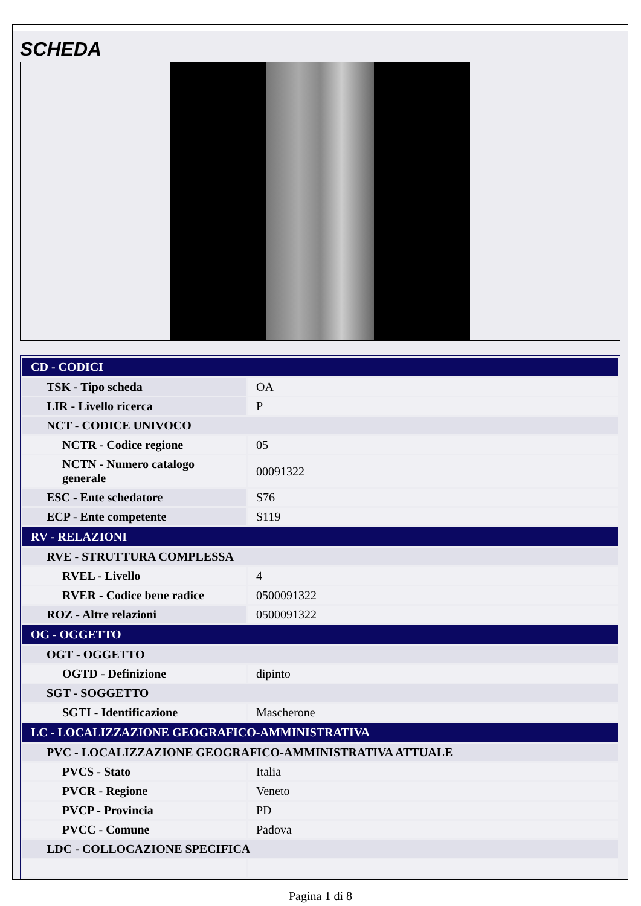SCHEDA
| CD - CODICI | |
| TSK - Tipo scheda | OA |
| LIR - Livello ricerca | P |
| NCT - CODICE UNIVOCO | |
| NCTR - Codice regione | 05 |
| NCTN - Numero catalogo generale | 00091322 |
| ESC - Ente schedatore | S76 |
| ECP - Ente competente | S119 |
| RV - RELAZIONI | |
| RVE - STRUTTURA COMPLESSA | |
| RVEL - Livello | 4 |
| RVER - Codice bene radice | 0500091322 |
| ROZ - Altre relazioni | 0500091322 |
| OG - OGGETTO | |
| OGT - OGGETTO | |
| OGTD - Definizione | dipinto |
| SGT - SOGGETTO | |
| SGTI - Identificazione | Mascherone |
| LC - LOCALIZZAZIONE GEOGRAFICO-AMMINISTRATIVA | |
| PVC - LOCALIZZAZIONE GEOGRAFICO-AMMINISTRATIVA ATTUALE | |
| PVCS - Stato | Italia |
| PVCR - Regione | Veneto |
| PVCP - Provincia | PD |
| PVCC - Comune | Padova |
| LDC - COLLOCAZIONE SPECIFICA | |
Pagina 1 di 8